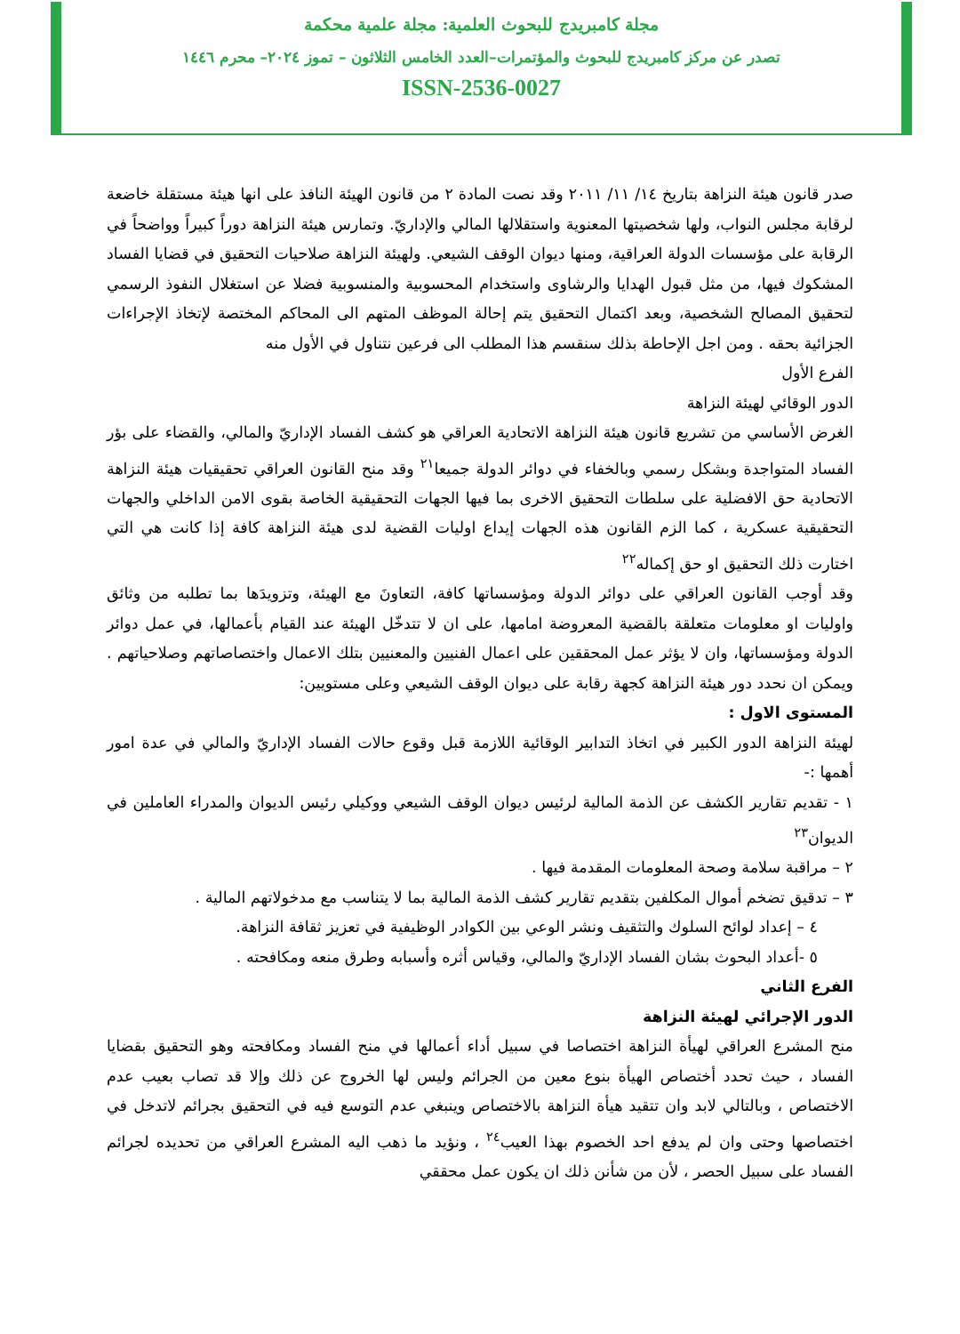مجلة كامبريدج للبحوث العلمية: مجلة علمية محكمة
تصدر عن مركز كامبريدج للبحوث والمؤتمرات–العدد الخامس الثلاثون – تموز ٢٠٢٤– محرم ١٤٤٦
ISSN-2536-0027
صدر قانون هيئة النزاهة بتاريخ ١٤/ ١١/ ٢٠١١ وقد نصت المادة ٢ من قانون الهيئة النافذ على انها هيئة مستقلة خاضعة لرقابة مجلس النواب، ولها شخصيتها المعنوية واستقلالها المالي والإداريّ. وتمارس هيئة النزاهة دوراً كبيراً وواضحاً في الرقابة على مؤسسات الدولة العراقية، ومنها ديوان الوقف الشيعي. ولهيئة النزاهة صلاحيات التحقيق في قضايا الفساد المشكوك فيها، من مثل قبول الهدايا والرشاوى واستخدام المحسوبية والمنسوبية فضلا عن استغلال النفوذ الرسمي لتحقيق المصالح الشخصية، وبعد اكتمال التحقيق يتم إحالة الموظف المتهم الى المحاكم المختصة لإتخاذ الإجراءات الجزائية بحقه . ومن اجل الإحاطة بذلك سنقسم هذا المطلب الى فرعين نتناول في الأول منه
الفرع الأول
الدور الوقائي لهيئة النزاهة
الغرض الأساسي من تشريع قانون هيئة النزاهة الاتحادية العراقي هو كشف الفساد الإداريّ والمالي، والقضاء على بؤر الفساد المتواجدة وبشكل رسمي وبالخفاء في دوائر الدولة جميعا<sup>٢١</sup> وقد منح القانون العراقي تحقيقيات هيئة النزاهة الاتحادية حق الافضلية على سلطات التحقيق الاخرى بما فيها الجهات التحقيقية الخاصة بقوى الامن الداخلي والجهات التحقيقية عسكرية ، كما الزم القانون هذه الجهات إيداع اوليات القضية لدى هيئة النزاهة كافة إذا كانت هي التي اختارت ذلك التحقيق او حق إكماله<sup>٢٢</sup>
وقد أوجب القانون العراقي على دوائر الدولة ومؤسساتها كافة، التعاونَ مع الهيئة، وتزويدَها بما تطلبه من وثائق واوليات او معلومات متعلقة بالقضية المعروضة امامها، على ان لا تتدخّل الهيئة عند القيام بأعمالها، في عمل دوائر الدولة ومؤسساتها، وان لا يؤثر عمل المحققين على اعمال الفنيين والمعنيين بتلك الاعمال واختصاصاتهم وصلاحياتهم . ويمكن ان نحدد دور هيئة النزاهة كجهة رقابة على ديوان الوقف الشيعي وعلى مستويين:
المستوى الاول :
لهيئة النزاهة الدور الكبير في اتخاذ التدابير الوقائية اللازمة قبل وقوع حالات الفساد الإداريّ والمالي في عدة امور أهمها :-
١ - تقديم تقارير الكشف عن الذمة المالية لرئيس ديوان الوقف الشيعي ووكيلي رئيس الديوان والمدراء العاملين في الديوان<sup>٢٣</sup>
٢ – مراقبة سلامة وصحة المعلومات المقدمة فيها .
٣ – تدقيق تضخم أموال المكلفين بتقديم تقارير كشف الذمة المالية بما لا يتناسب مع مدخولاتهم المالية .
٤ – إعداد لوائح السلوك والتثقيف ونشر الوعي بين الكوادر الوظيفية في تعزيز ثقافة النزاهة.
٥ -أعداد البحوث بشان الفساد الإداريّ والمالي، وقياس أثره وأسبابه وطرق منعه ومكافحته .
الفرع الثاني
الدور الإجرائي لهيئة النزاهة
منح المشرع العراقي لهيأة النزاهة اختصاصا في سبيل أداء أعمالها في منح الفساد ومكافحته وهو التحقيق بقضايا الفساد ، حيث تحدد أختصاص الهيأة بنوع معين من الجرائم وليس لها الخروج عن ذلك وإلا قد تصاب بعيب عدم الاختصاص ، وبالتالي لابد وان تتقيد هيأة النزاهة بالاختصاص وينبغي عدم التوسع فيه في التحقيق بجرائم لاتدخل في اختصاصها وحتى وان لم يدفع احد الخصوم بهذا العيب<sup>٢٤</sup> ، ونؤيد ما ذهب اليه المشرع العراقي من تحديده لجرائم الفساد على سبيل الحصر ، لأن من شأنن ذلك ان يكون عمل محققي